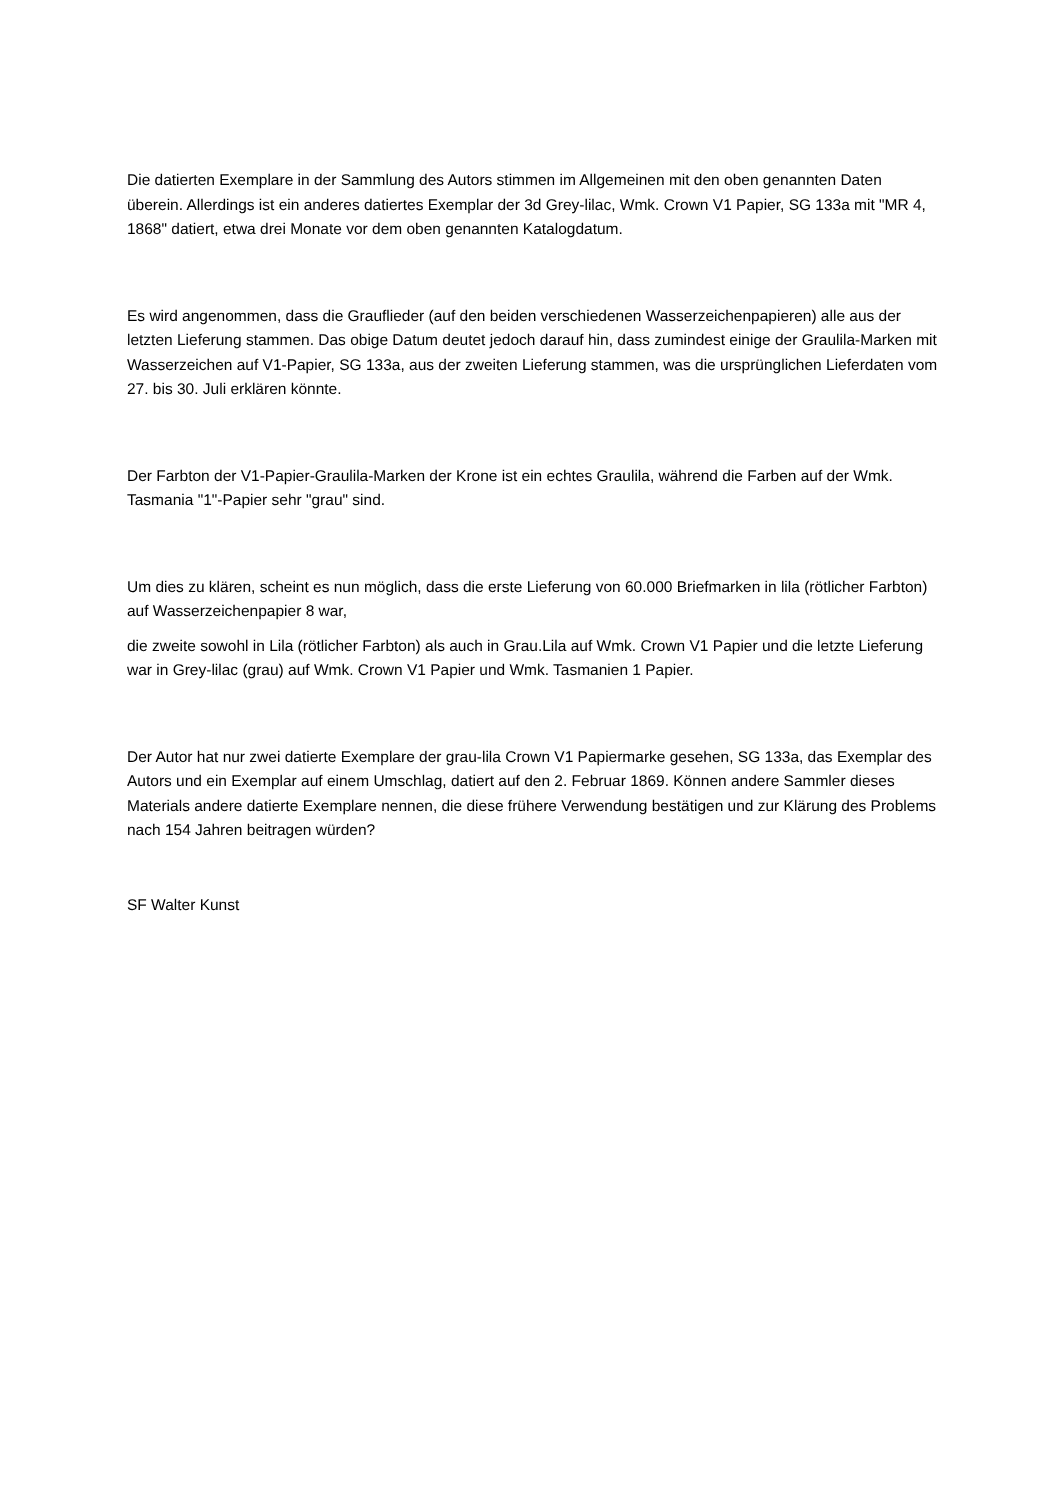Die datierten Exemplare in der Sammlung des Autors stimmen im Allgemeinen mit den oben genannten Daten überein. Allerdings ist ein anderes datiertes Exemplar der 3d Grey-lilac, Wmk. Crown V1 Papier, SG 133a mit "MR 4, 1868" datiert, etwa drei Monate vor dem oben genannten Katalogdatum.
Es wird angenommen, dass die Grauflieder (auf den beiden verschiedenen Wasserzeichenpapieren) alle aus der letzten Lieferung stammen. Das obige Datum deutet jedoch darauf hin, dass zumindest einige der Graulila-Marken mit Wasserzeichen auf V1-Papier, SG 133a, aus der zweiten Lieferung stammen, was die ursprünglichen Lieferdaten vom 27. bis 30. Juli erklären könnte.
Der Farbton der V1-Papier-Graulila-Marken der Krone ist ein echtes Graulila, während die Farben auf der Wmk. Tasmania "1"-Papier sehr "grau" sind.
Um dies zu klären, scheint es nun möglich, dass die erste Lieferung von 60.000 Briefmarken in lila (rötlicher Farbton) auf Wasserzeichenpapier 8 war,
die zweite sowohl in Lila (rötlicher Farbton) als auch in Grau.Lila auf Wmk. Crown V1 Papier und die letzte Lieferung war in Grey-lilac (grau) auf Wmk. Crown V1 Papier und Wmk. Tasmanien 1 Papier.
Der Autor hat nur zwei datierte Exemplare der grau-lila Crown V1 Papiermarke gesehen, SG 133a, das Exemplar des Autors und ein Exemplar auf einem Umschlag, datiert auf den 2. Februar 1869. Können andere Sammler dieses Materials andere datierte Exemplare nennen, die diese frühere Verwendung bestätigen und zur Klärung des Problems nach 154 Jahren beitragen würden?
SF Walter Kunst